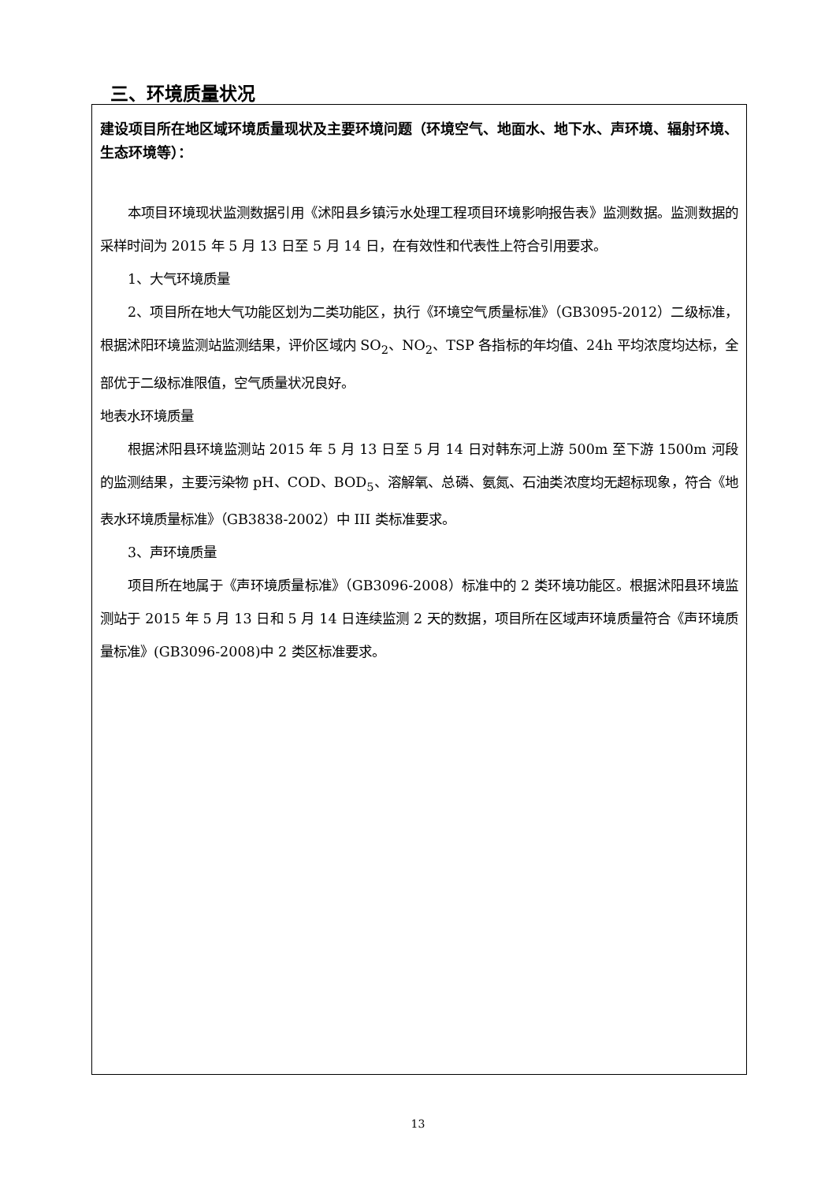三、环境质量状况
建设项目所在地区域环境质量现状及主要环境问题（环境空气、地面水、地下水、声环境、辐射环境、生态环境等）：
本项目环境现状监测数据引用《沭阳县乡镇污水处理工程项目环境影响报告表》监测数据。监测数据的采样时间为 2015 年 5 月 13 日至 5 月 14 日，在有效性和代表性上符合引用要求。
1、大气环境质量
2、项目所在地大气功能区划为二类功能区，执行《环境空气质量标准》（GB3095-2012）二级标准，根据沭阳环境监测站监测结果，评价区域内 SO<sub>2</sub>、NO<sub>2</sub>、TSP 各指标的年均值、24h 平均浓度均达标，全部优于二级标准限值，空气质量状况良好。
地表水环境质量
根据沭阳县环境监测站 2015 年 5 月 13 日至 5 月 14 日对韩东河上游 500m 至下游 1500m 河段的监测结果，主要污染物 pH、COD、BOD<sub>5</sub>、溶解氧、总磷、氨氮、石油类浓度均无超标现象，符合《地表水环境质量标准》（GB3838-2002）中 III 类标准要求。
3、声环境质量
项目所在地属于《声环境质量标准》（GB3096-2008）标准中的 2 类环境功能区。根据沭阳县环境监测站于 2015 年 5 月 13 日和 5 月 14 日连续监测 2 天的数据，项目所在区域声环境质量符合《声环境质量标准》(GB3096-2008)中 2 类区标准要求。
13